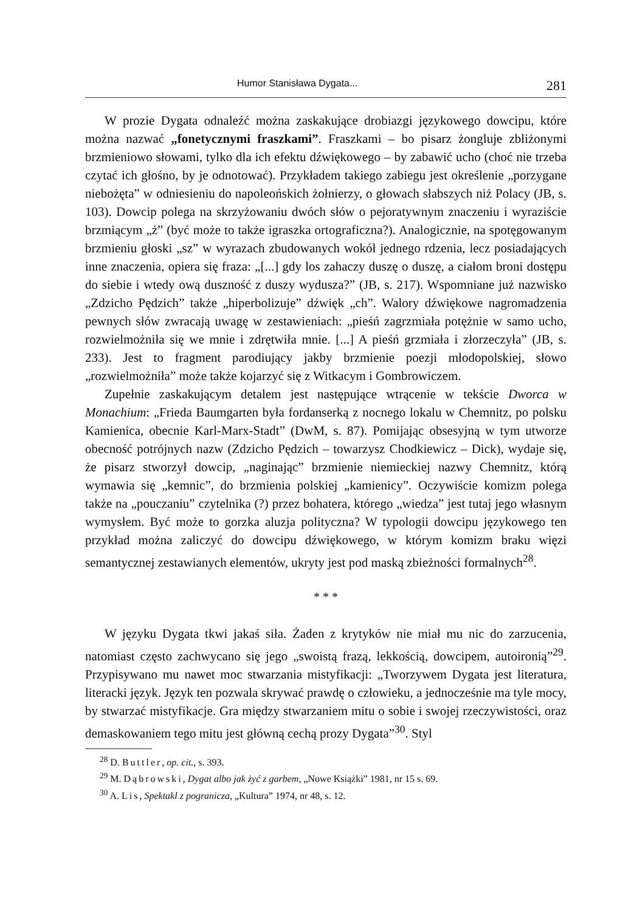Humor Stanisława Dygata... 281
W prozie Dygata odnaleźć można zaskakujące drobiazgi językowego dowcipu, które można nazwać „fonetycznymi fraszkami”. Fraszkami – bo pisarz żongluje zbliżonymi brzmieniowo słowami, tylko dla ich efektu dźwiękowego – by zabawić ucho (choć nie trzeba czytać ich głośno, by je odnotować). Przykładem takiego zabiegu jest określenie „porzygane niebożęta” w odniesieniu do napoleońskich żołnierzy, o głowach słabszych niż Polacy (JB, s. 103). Dowcip polega na skrzyżowaniu dwóch słów o pejoratywnym znaczeniu i wyraziście brzmiącym „ż” (być może to także igraszka ortograficzna?). Analogicznie, na spotęgowanym brzmieniu głoski „sz” w wyrazach zbudowanych wokół jednego rdzenia, lecz posiadających inne znaczenia, opiera się fraza: „[...] gdy los zahaczy duszę o duszę, a ciałom broni dostępu do siebie i wtedy ową duszność z duszy wydusza?” (JB, s. 217). Wspomniane już nazwisko „Zdzicho Pędzich” także „hiperbolizuje” dźwięk „ch”. Walory dźwiękowe nagromadzenia pewnych słów zwracają uwagę w zestawieniach: „pieśń zagrzmiała potężnie w samo ucho, rozwielmożniła się we mnie i zdrętwiła mnie. [...] A pieśń grzmiała i złorzeczyła” (JB, s. 233). Jest to fragment parodiujący jakby brzmienie poezji młodopolskiej, słowo „rozwielmożniła” może także kojarzyć się z Witkacym i Gombrowiczem.
Zupełnie zaskakującym detalem jest następujące wtrącenie w tekście Dworca w Monachium: „Frieda Baumgarten była fordanserką z nocnego lokalu w Chemnitz, po polsku Kamienica, obecnie Karl-Marx-Stadt” (DwM, s. 87). Pomijając obsesyjną w tym utworze obecność potrójnych nazw (Zdzicho Pędzich – towarzysz Chodkiewicz – Dick), wydaje się, że pisarz stworzył dowcip, „naginając” brzmienie niemieckiej nazwy Chemnitz, którą wymawia się „kemnic”, do brzmienia polskiej „kamienicy”. Oczywiście komizm polega także na „pouczaniu” czytelnika (?) przez bohatera, którego „wiedza” jest tutaj jego własnym wymysłem. Być może to gorzka aluzja polityczna? W typologii dowcipu językowego ten przykład można zaliczyć do dowcipu dźwiękowego, w którym komizm braku więzi semantycznej zestawianych elementów, ukryty jest pod maską zbieżności formalnych<sup>28</sup>.
* * *
W języku Dygata tkwi jakaś siła. Żaden z krytyków nie miał mu nic do zarzucenia, natomiast często zachwycano się jego „swoistą frazą, lekkością, dowcipem, autoironią”<sup>29</sup>. Przypisywano mu nawet moc stwarzania mistyfikacji: „Tworzywem Dygata jest literatura, literacki język. Język ten pozwala skrywać prawdę o człowieku, a jednocześnie ma tyle mocy, by stwarzać mistyfikacje. Gra między stwarzaniem mitu o sobie i swojej rzeczywistości, oraz demaskowaniem tego mitu jest główną cechą prozy Dygata”<sup>30</sup>. Styl
<sup>28</sup> D. Buttler, op. cit., s. 393.
<sup>29</sup> M. Dąbrowski, Dygat albo jak żyć z garbem, „Nowe Książki” 1981, nr 15 s. 69.
<sup>30</sup> A. Lis, Spektakl z pogranicza, „Kultura” 1974, nr 48, s. 12.